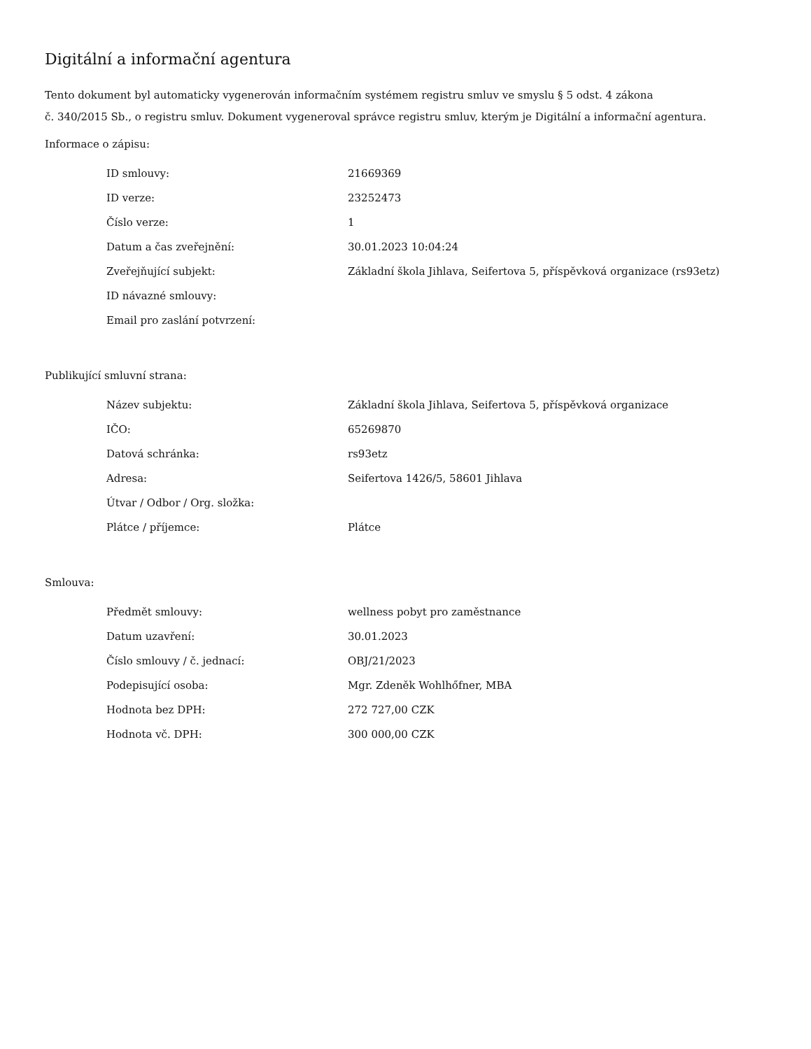Digitální a informační agentura
Tento dokument byl automaticky vygenerován informačním systémem registru smluv ve smyslu § 5 odst. 4 zákona
č. 340/2015 Sb., o registru smluv. Dokument vygeneroval správce registru smluv, kterým je Digitální a informační agentura.
Informace o zápisu:
| ID smlouvy: | 21669369 |
| ID verze: | 23252473 |
| Číslo verze: | 1 |
| Datum a čas zveřejnění: | 30.01.2023 10:04:24 |
| Zveřejňující subjekt: | Základní škola Jihlava, Seifertova 5, příspěvková organizace (rs93etz) |
| ID návazné smlouvy: | |
| Email pro zaslání potvrzení: | |
Publikující smluvní strana:
| Název subjektu: | Základní škola Jihlava, Seifertova 5, příspěvková organizace |
| IČO: | 65269870 |
| Datová schránka: | rs93etz |
| Adresa: | Seifertova 1426/5, 58601 Jihlava |
| Útvar / Odbor / Org. složka: | |
| Plátce / příjemce: | Plátce |
Smlouva:
| Předmět smlouvy: | wellness pobyt pro zaměstnance |
| Datum uzavření: | 30.01.2023 |
| Číslo smlouvy / č. jednací: | OBJ/21/2023 |
| Podepisující osoba: | Mgr. Zdeněk Wohlhőfner, MBA |
| Hodnota bez DPH: | 272 727,00 CZK |
| Hodnota vč. DPH: | 300 000,00 CZK |